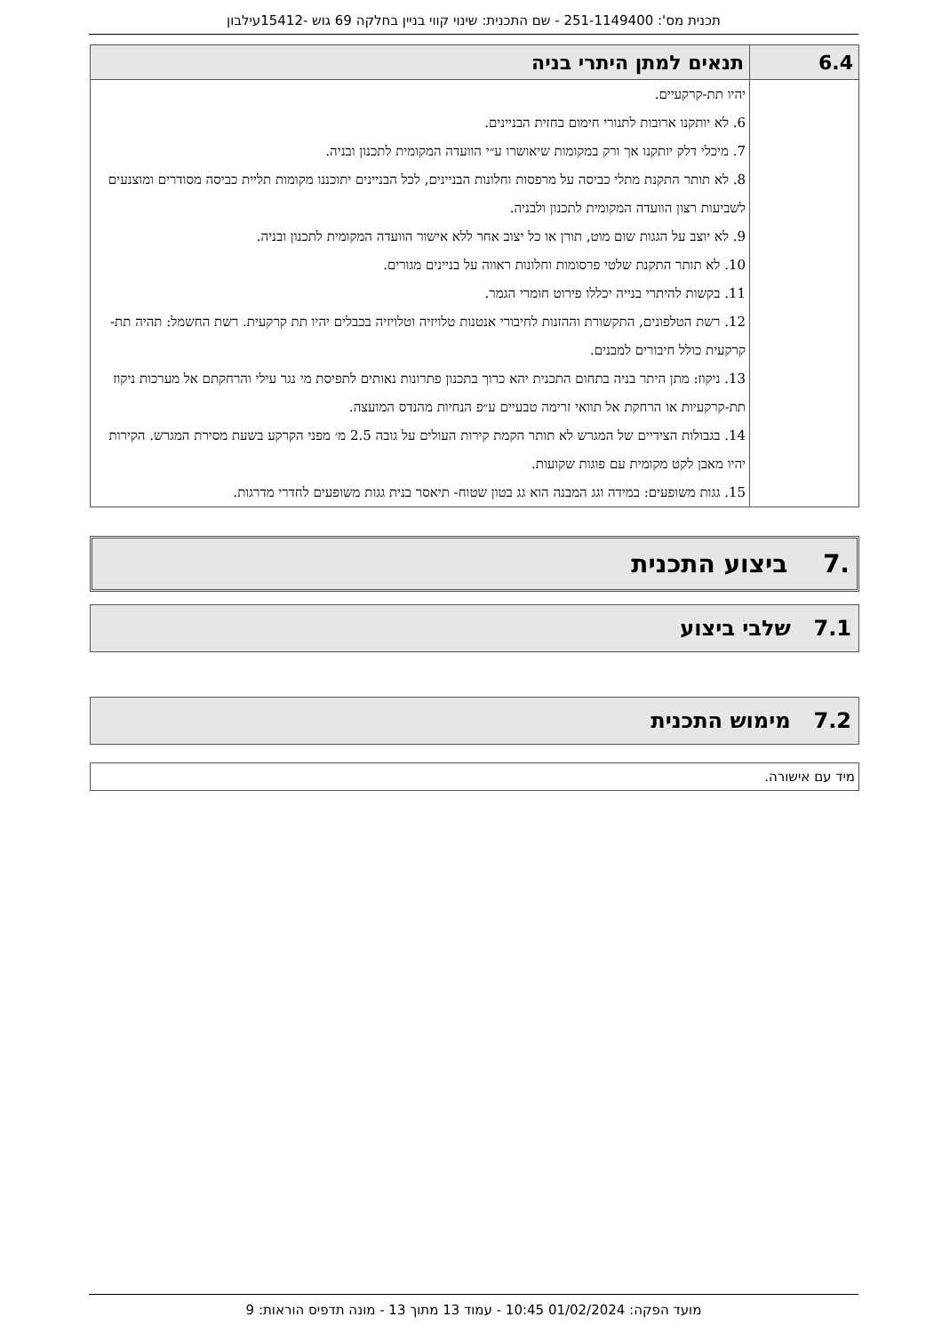תכנית מס': 251-1149400 - שם התכנית: שינוי קווי בניין בחלקה 69 גוש -15412עילבון
| 6.4 | תנאים למתן היתרי בניה |
| --- | --- |
| | יהיו תת-קרקעיים. 6. לא יותקנו ארובות לתנורי חימום בחזית הבניינים. 7. מיכלי דלק יותקנו אך ורק במקומות שיאושרו ע״י הוועדה המקומית לתכנון ובניה. 8. לא תותר התקנת מתלי כביסה על מרפסות וחלונות הבניינים, לכל הבניינים יתוכננו מקומות תליית כביסה מסודרים ומוצנעים לשביעות רצון הוועדה המקומית לתכנון ולבניה. 9. לא יוצב על הגגות שום מוט, תורן או כל יצוב אחר ללא אישור הוועדה המקומית לתכנון ובניה. 10. לא תותר התקנת שלטי פרסומות וחלונות ראווה על בניינים מגורים. 11. בקשות להיתרי בנייה יכללו פירוט חומרי הגמר. 12. רשת הטלפונים, התקשורת וההזנות לחיבורי אנטנות טלויזיה וטלויזיה בכבלים יהיו תת קרקעית. רשת החשמל: תהיה תת-קרקעית כולל חיבורים למבנים. 13. ניקוז: מתן היתר בניה בתחום התכנית יהא כרוך בתכנון פתרונות נאותים לתפיסת מי נגר עילי והרחקתם אל מערכות ניקוז תת-קרקעיות או הרחקת אל תוואי זרימה טבעיים ע״פ הנחיות מהנדס המועצה. 14. בגבולות הצידיים של המגרש לא תותר הקמת קירות העולים על גובה 2.5 מ׳ מפני הקרקע בשעת מסירת המגרש. הקירות יהיו מאבן לקט מקומית עם פוגות שקועות. 15. גגות משופעים: במידה וגג המבנה הוא גג בטון שטוח- תיאסר בנית גגות משופעים לחדרי מדרגות. |
.7 ביצוע התכנית
7.1 שלבי ביצוע
7.2 מימוש התכנית
מיד עם אישורה.
מועד הפקה: 01/02/2024 10:45 - עמוד 13 מתוך 13 - מונה תדפיס הוראות: 9